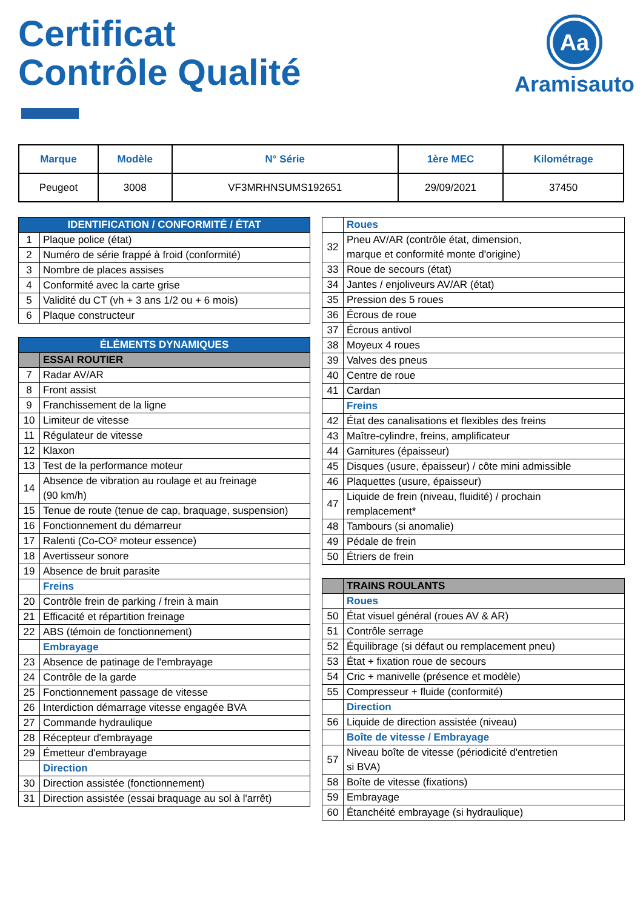Certificat
Contrôle Qualité
Aa
Aramisauto
| Marque | Modèle | N° Série | 1ère MEC | Kilométrage |
| --- | --- | --- | --- | --- |
| Peugeot | 3008 | VF3MRHNSUMS192651 | 29/09/2021 | 37450 |
| IDENTIFICATION / CONFORMITÉ / ÉTAT | |
| 1 | Plaque police (état) |
| 2 | Numéro de série frappé à froid (conformité) |
| 3 | Nombre de places assises |
| 4 | Conformité avec la carte grise |
| 5 | Validité du CT (vh + 3 ans 1/2 ou + 6 mois) |
| 6 | Plaque constructeur |
| ÉLÉMENTS DYNAMIQUES | |
| | ESSAI ROUTIER |
| 7 | Radar AV/AR |
| 8 | Front assist |
| 9 | Franchissement de la ligne |
| 10 | Limiteur de vitesse |
| 11 | Régulateur de vitesse |
| 12 | Klaxon |
| 13 | Test de la performance moteur |
| 14 | Absence de vibration au roulage et au freinage (90 km/h) |
| 15 | Tenue de route (tenue de cap, braquage, suspension) |
| 16 | Fonctionnement du démarreur |
| 17 | Ralenti (Co-CO² moteur essence) |
| 18 | Avertisseur sonore |
| 19 | Absence de bruit parasite |
| | Freins |
| 20 | Contrôle frein de parking / frein à main |
| 21 | Efficacité et répartition freinage |
| 22 | ABS (témoin de fonctionnement) |
| | Embrayage |
| 23 | Absence de patinage de l'embrayage |
| 24 | Contrôle de la garde |
| 25 | Fonctionnement passage de vitesse |
| 26 | Interdiction démarrage vitesse engagée BVA |
| 27 | Commande hydraulique |
| 28 | Récepteur d'embrayage |
| 29 | Émetteur d'embrayage |
| | Direction |
| 30 | Direction assistée (fonctionnement) |
| 31 | Direction assistée (essai braquage au sol à l'arrêt) |
| | Roues |
| 32 | Pneu AV/AR (contrôle état, dimension, marque et conformité monte d'origine) |
| 33 | Roue de secours (état) |
| 34 | Jantes / enjoliveurs AV/AR (état) |
| 35 | Pression des 5 roues |
| 36 | Écrous de roue |
| 37 | Écrous antivol |
| 38 | Moyeux 4 roues |
| 39 | Valves des pneus |
| 40 | Centre de roue |
| 41 | Cardan |
| | Freins |
| 42 | État des canalisations et flexibles des freins |
| 43 | Maître-cylindre, freins, amplificateur |
| 44 | Garnitures (épaisseur) |
| 45 | Disques (usure, épaisseur) / côte mini admissible |
| 46 | Plaquettes (usure, épaisseur) |
| 47 | Liquide de frein (niveau, fluidité) / prochain remplacement* |
| 48 | Tambours (si anomalie) |
| 49 | Pédale de frein |
| 50 | Étriers de frein |
| | TRAINS ROULANTS |
| | Roues |
| 50 | État visuel général (roues AV & AR) |
| 51 | Contrôle serrage |
| 52 | Équilibrage (si défaut ou remplacement pneu) |
| 53 | État + fixation roue de secours |
| 54 | Cric + manivelle (présence et modèle) |
| 55 | Compresseur + fluide (conformité) |
| | Direction |
| 56 | Liquide de direction assistée (niveau) |
| | Boîte de vitesse / Embrayage |
| 57 | Niveau boîte de vitesse (périodicité d'entretien si BVA) |
| 58 | Boîte de vitesse (fixations) |
| 59 | Embrayage |
| 60 | Étanchéité embrayage (si hydraulique) |